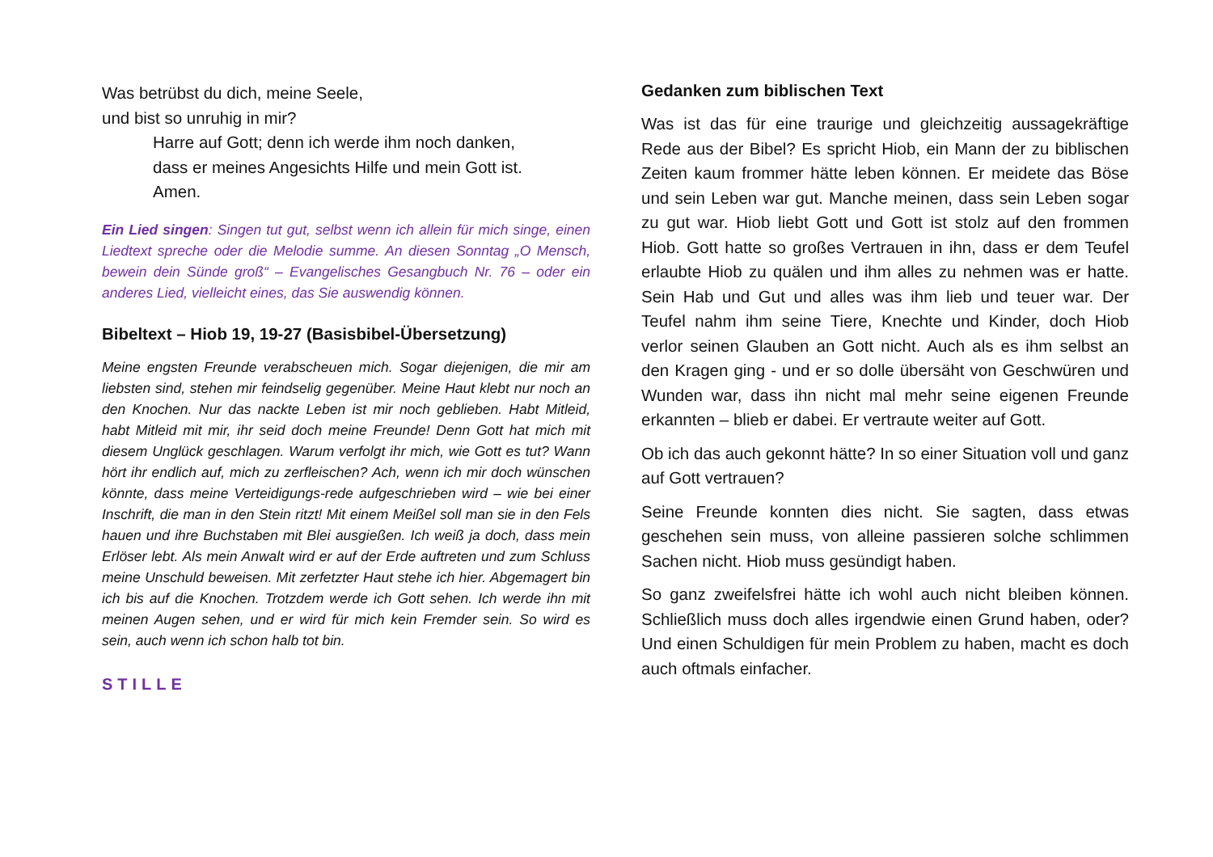Was betrübst du dich, meine Seele,
und bist so unruhig in mir?
Harre auf Gott; denn ich werde ihm noch danken,
dass er meines Angesichts Hilfe und mein Gott ist.
Amen.
Ein Lied singen: Singen tut gut, selbst wenn ich allein für mich singe, einen Liedtext spreche oder die Melodie summe. An diesen Sonntag „O Mensch, bewein dein Sünde groß“ – Evangelisches Gesangbuch Nr. 76 – oder ein anderes Lied, vielleicht eines, das Sie auswendig können.
Bibeltext – Hiob 19, 19-27 (Basisbibel-Übersetzung)
Meine engsten Freunde verabscheuen mich. Sogar diejenigen, die mir am liebsten sind, stehen mir feindselig gegenüber. Meine Haut klebt nur noch an den Knochen. Nur das nackte Leben ist mir noch geblieben. Habt Mitleid, habt Mitleid mit mir, ihr seid doch meine Freunde! Denn Gott hat mich mit diesem Unglück geschlagen. Warum verfolgt ihr mich, wie Gott es tut? Wann hört ihr endlich auf, mich zu zerfleischen? Ach, wenn ich mir doch wünschen könnte, dass meine Verteidigungs-rede aufgeschrieben wird – wie bei einer Inschrift, die man in den Stein ritzt! Mit einem Meißel soll man sie in den Fels hauen und ihre Buchstaben mit Blei ausgießen. Ich weiß ja doch, dass mein Erlöser lebt. Als mein Anwalt wird er auf der Erde auftreten und zum Schluss meine Unschuld beweisen. Mit zerfetzter Haut stehe ich hier. Abgemagert bin ich bis auf die Knochen. Trotzdem werde ich Gott sehen. Ich werde ihn mit meinen Augen sehen, und er wird für mich kein Fremder sein. So wird es sein, auch wenn ich schon halb tot bin.
STILLE
Gedanken zum biblischen Text
Was ist das für eine traurige und gleichzeitig aussagekräftige Rede aus der Bibel? Es spricht Hiob, ein Mann der zu biblischen Zeiten kaum frommer hätte leben können. Er meidete das Böse und sein Leben war gut. Manche meinen, dass sein Leben sogar zu gut war. Hiob liebt Gott und Gott ist stolz auf den frommen Hiob. Gott hatte so großes Vertrauen in ihn, dass er dem Teufel erlaubte Hiob zu quälen und ihm alles zu nehmen was er hatte. Sein Hab und Gut und alles was ihm lieb und teuer war. Der Teufel nahm ihm seine Tiere, Knechte und Kinder, doch Hiob verlor seinen Glauben an Gott nicht. Auch als es ihm selbst an den Kragen ging - und er so dolle übersäht von Geschwüren und Wunden war, dass ihn nicht mal mehr seine eigenen Freunde erkannten – blieb er dabei. Er vertraute weiter auf Gott.
Ob ich das auch gekonnt hätte? In so einer Situation voll und ganz auf Gott vertrauen?
Seine Freunde konnten dies nicht. Sie sagten, dass etwas geschehen sein muss, von alleine passieren solche schlimmen Sachen nicht. Hiob muss gesündigt haben.
So ganz zweifelsfrei hätte ich wohl auch nicht bleiben können. Schließlich muss doch alles irgendwie einen Grund haben, oder? Und einen Schuldigen für mein Problem zu haben, macht es doch auch oftmals einfacher.